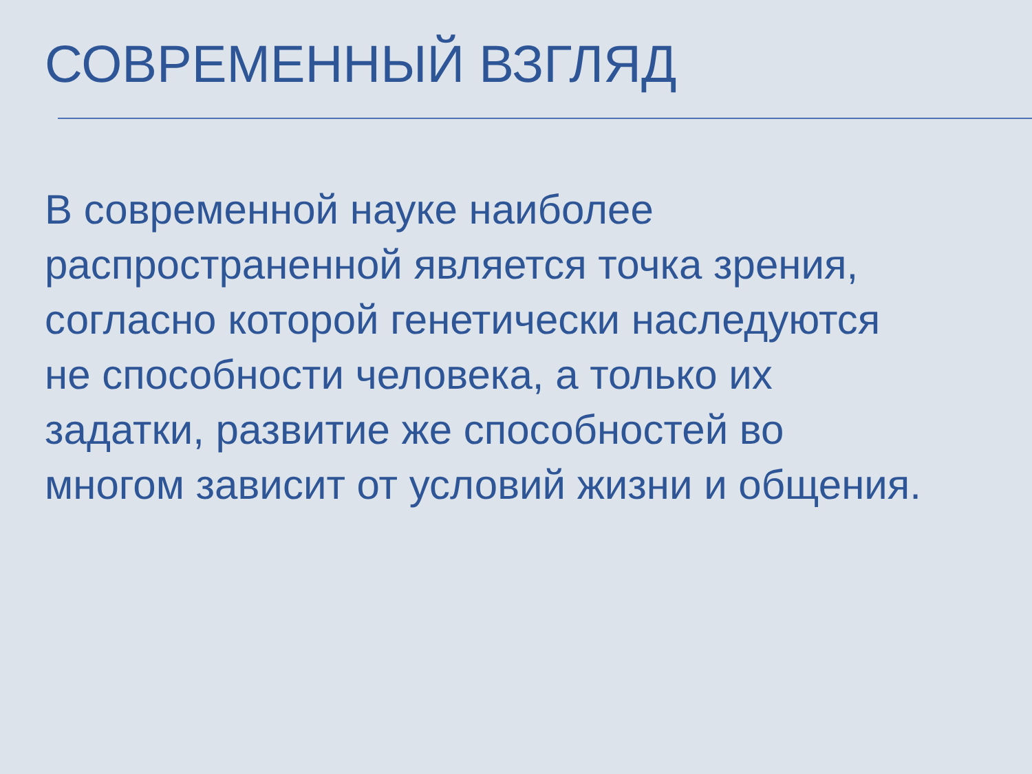СОВРЕМЕННЫЙ ВЗГЛЯД
В современной науке наиболее
распространенной является точка зрения,
согласно которой генетически наследуются
не способности человека, а только их
задатки, развитие же способностей во
многом зависит от условий жизни и общения.